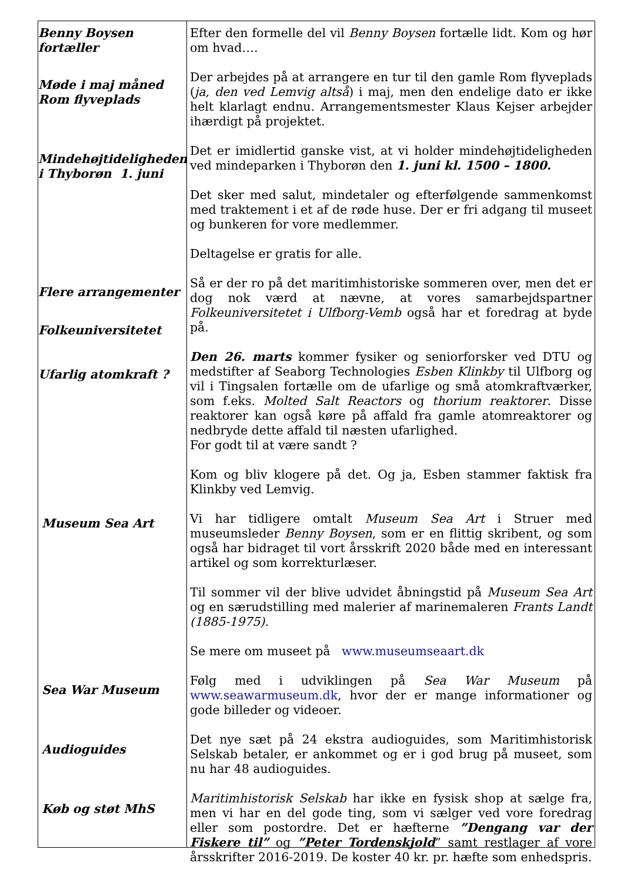Benny Boysen
fortæller
Møde i maj måned
Rom flyveplads
Mindehøjtideligheden
i Thyborøn 1. juni
Flere arrangementer
Folkeuniversitetet
Ufarlig atomkraft ?
Museum Sea Art
Sea War Museum
Audioguides
Køb og støt MhS
Efter den formelle del vil Benny Boysen fortælle lidt. Kom og hør om hvad….
Der arbejdes på at arrangere en tur til den gamle Rom flyveplads (ja, den ved Lemvig altså) i maj, men den endelige dato er ikke helt klarlagt endnu. Arrangementsmester Klaus Kejser arbejder ihærdigt på projektet.
Det er imidlertid ganske vist, at vi holder mindehøjtideligheden ved mindeparken i Thyborøn den 1. juni kl. 1500 – 1800.
Det sker med salut, mindetaler og efterfølgende sammenkomst med traktement i et af de røde huse. Der er fri adgang til museet og bunkeren for vore medlemmer.
Deltagelse er gratis for alle.
Så er der ro på det maritimhistoriske sommeren over, men det er dog nok værd at nævne, at vores samarbejdspartner Folkeuniversitetet i Ulfborg-Vemb også har et foredrag at byde på.
Den 26. marts kommer fysiker og seniorforsker ved DTU og medstifter af Seaborg Technologies Esben Klinkby til Ulfborg og vil i Tingsalen fortælle om de ufarlige og små atomkraftværker, som f.eks. Molted Salt Reactors og thorium reaktorer. Disse reaktorer kan også køre på affald fra gamle atomreaktorer og nedbryde dette affald til næsten ufarlighed.
For godt til at være sandt ?
Kom og bliv klogere på det. Og ja, Esben stammer faktisk fra Klinkby ved Lemvig.
Vi har tidligere omtalt Museum Sea Art i Struer med museumsleder Benny Boysen, som er en flittig skribent, og som også har bidraget til vort årsskrift 2020 både med en interessant artikel og som korrekturlæser.
Til sommer vil der blive udvidet åbningstid på Museum Sea Art og en særudstilling med malerier af marinemaleren Frants Landt (1885-1975).
Se mere om museet på www.museumseaart.dk
Følg med i udviklingen på Sea War Museum på www.seawarmuseum.dk, hvor der er mange informationer og gode billeder og videoer.
Det nye sæt på 24 ekstra audioguides, som Maritimhistorisk Selskab betaler, er ankommet og er i god brug på museet, som nu har 48 audioguides.
Maritimhistorisk Selskab har ikke en fysisk shop at sælge fra, men vi har en del gode ting, som vi sælger ved vore foredrag eller som postordre. Det er hæfterne ”Dengang var der Fiskere til” og ”Peter Tordenskjold” samt restlager af vore årsskrifter 2016-2019. De koster 40 kr. pr. hæfte som enhedspris.